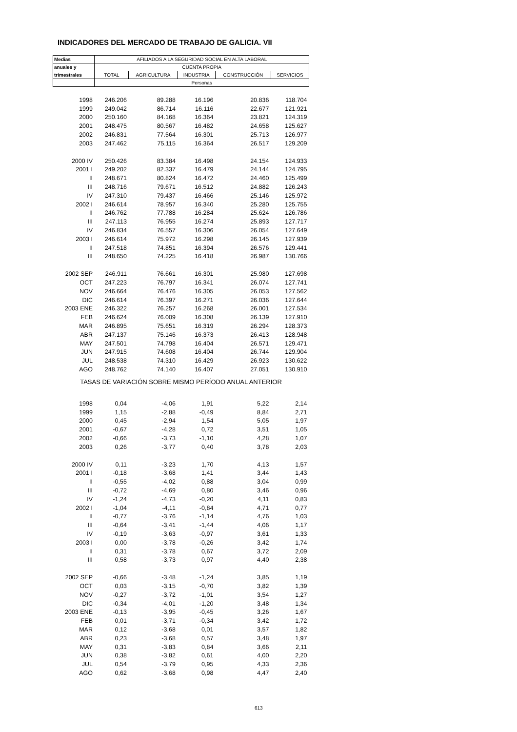INDICADORES DEL MERCADO DE TRABAJO DE GALICIA. VII
| Medias | AFILIADOS A LA SEGURIDAD SOCIAL EN ALTA LABORAL | | | | |
| --- | --- | --- | --- | --- | --- |
| anuales y | CUENTA PROPIA | | | | |
| trimestrales | TOTAL | AGRICULTURA | INDUSTRIA | CONSTRUCCIÓN | SERVICIOS |
| | Personas | | | | |
| 1998 | 246.206 | 89.288 | 16.196 | 20.836 | 118.704 |
| 1999 | 249.042 | 86.714 | 16.116 | 22.677 | 121.921 |
| 2000 | 250.160 | 84.168 | 16.364 | 23.821 | 124.319 |
| 2001 | 248.475 | 80.567 | 16.482 | 24.658 | 125.627 |
| 2002 | 246.831 | 77.564 | 16.301 | 25.713 | 126.977 |
| 2003 | 247.462 | 75.115 | 16.364 | 26.517 | 129.209 |
| 2000 IV | 250.426 | 83.384 | 16.498 | 24.154 | 124.933 |
| 2001 I | 249.202 | 82.337 | 16.479 | 24.144 | 124.795 |
| II | 248.671 | 80.824 | 16.472 | 24.460 | 125.499 |
| III | 248.716 | 79.671 | 16.512 | 24.882 | 126.243 |
| IV | 247.310 | 79.437 | 16.466 | 25.146 | 125.972 |
| 2002 I | 246.614 | 78.957 | 16.340 | 25.280 | 125.755 |
| II | 246.762 | 77.788 | 16.284 | 25.624 | 126.786 |
| III | 247.113 | 76.955 | 16.274 | 25.893 | 127.717 |
| IV | 246.834 | 76.557 | 16.306 | 26.054 | 127.649 |
| 2003 I | 246.614 | 75.972 | 16.298 | 26.145 | 127.939 |
| II | 247.518 | 74.851 | 16.394 | 26.576 | 129.441 |
| III | 248.650 | 74.225 | 16.418 | 26.987 | 130.766 |
| 2002 SEP | 246.911 | 76.661 | 16.301 | 25.980 | 127.698 |
| OCT | 247.223 | 76.797 | 16.341 | 26.074 | 127.741 |
| NOV | 246.664 | 76.476 | 16.305 | 26.053 | 127.562 |
| DIC | 246.614 | 76.397 | 16.271 | 26.036 | 127.644 |
| 2003 ENE | 246.322 | 76.257 | 16.268 | 26.001 | 127.534 |
| FEB | 246.624 | 76.009 | 16.308 | 26.139 | 127.910 |
| MAR | 246.895 | 75.651 | 16.319 | 26.294 | 128.373 |
| ABR | 247.137 | 75.146 | 16.373 | 26.413 | 128.948 |
| MAY | 247.501 | 74.798 | 16.404 | 26.571 | 129.471 |
| JUN | 247.915 | 74.608 | 16.404 | 26.744 | 129.904 |
| JUL | 248.538 | 74.310 | 16.429 | 26.923 | 130.622 |
| AGO | 248.762 | 74.140 | 16.407 | 27.051 | 130.910 |
| TASAS DE VARIACIÓN SOBRE MISMO PERÍODO ANUAL ANTERIOR | | | | | |
| 1998 | 0,04 | -4,06 | 1,91 | 5,22 | 2,14 |
| 1999 | 1,15 | -2,88 | -0,49 | 8,84 | 2,71 |
| 2000 | 0,45 | -2,94 | 1,54 | 5,05 | 1,97 |
| 2001 | -0,67 | -4,28 | 0,72 | 3,51 | 1,05 |
| 2002 | -0,66 | -3,73 | -1,10 | 4,28 | 1,07 |
| 2003 | 0,26 | -3,77 | 0,40 | 3,78 | 2,03 |
| 2000 IV | 0,11 | -3,23 | 1,70 | 4,13 | 1,57 |
| 2001 I | -0,18 | -3,68 | 1,41 | 3,44 | 1,43 |
| II | -0,55 | -4,02 | 0,88 | 3,04 | 0,99 |
| III | -0,72 | -4,69 | 0,80 | 3,46 | 0,96 |
| IV | -1,24 | -4,73 | -0,20 | 4,11 | 0,83 |
| 2002 I | -1,04 | -4,11 | -0,84 | 4,71 | 0,77 |
| II | -0,77 | -3,76 | -1,14 | 4,76 | 1,03 |
| III | -0,64 | -3,41 | -1,44 | 4,06 | 1,17 |
| IV | -0,19 | -3,63 | -0,97 | 3,61 | 1,33 |
| 2003 I | 0,00 | -3,78 | -0,26 | 3,42 | 1,74 |
| II | 0,31 | -3,78 | 0,67 | 3,72 | 2,09 |
| III | 0,58 | -3,73 | 0,97 | 4,40 | 2,38 |
| 2002 SEP | -0,66 | -3,48 | -1,24 | 3,85 | 1,19 |
| OCT | 0,03 | -3,15 | -0,70 | 3,82 | 1,39 |
| NOV | -0,27 | -3,72 | -1,01 | 3,54 | 1,27 |
| DIC | -0,34 | -4,01 | -1,20 | 3,48 | 1,34 |
| 2003 ENE | -0,13 | -3,95 | -0,45 | 3,26 | 1,67 |
| FEB | 0,01 | -3,71 | -0,34 | 3,42 | 1,72 |
| MAR | 0,12 | -3,68 | 0,01 | 3,57 | 1,82 |
| ABR | 0,23 | -3,68 | 0,57 | 3,48 | 1,97 |
| MAY | 0,31 | -3,83 | 0,84 | 3,66 | 2,11 |
| JUN | 0,38 | -3,82 | 0,61 | 4,00 | 2,20 |
| JUL | 0,54 | -3,79 | 0,95 | 4,33 | 2,36 |
| AGO | 0,62 | -3,68 | 0,98 | 4,47 | 2,40 |
613